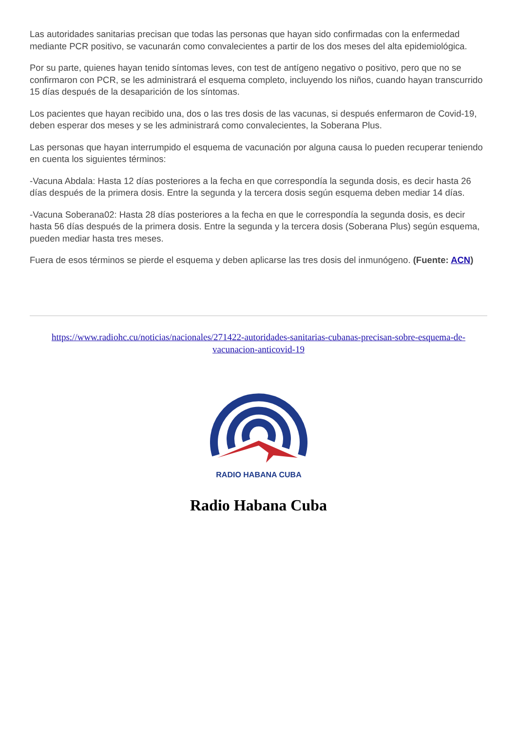Las autoridades sanitarias precisan que todas las personas que hayan sido confirmadas con la enfermedad mediante PCR positivo, se vacunarán como convalecientes a partir de los dos meses del alta epidemiológica.
Por su parte, quienes hayan tenido síntomas leves, con test de antígeno negativo o positivo, pero que no se confirmaron con PCR, se les administrará el esquema completo, incluyendo los niños, cuando hayan transcurrido 15 días después de la desaparición de los síntomas.
Los pacientes que hayan recibido una, dos o las tres dosis de las vacunas, si después enfermaron de Covid-19, deben esperar dos meses y se les administrará como convalecientes, la Soberana Plus.
Las personas que hayan interrumpido el esquema de vacunación por alguna causa lo pueden recuperar teniendo en cuenta los siguientes términos:
-Vacuna Abdala: Hasta 12 días posteriores a la fecha en que correspondía la segunda dosis, es decir hasta 26 días después de la primera dosis. Entre la segunda y la tercera dosis según esquema deben mediar 14 días.
-Vacuna Soberana02: Hasta 28 días posteriores a la fecha en que le correspondía la segunda dosis, es decir hasta 56 días después de la primera dosis. Entre la segunda y la tercera dosis (Soberana Plus) según esquema, pueden mediar hasta tres meses.
Fuera de esos términos se pierde el esquema y deben aplicarse las tres dosis del inmunógeno. (Fuente: ACN)
https://www.radiohc.cu/noticias/nacionales/271422-autoridades-sanitarias-cubanas-precisan-sobre-esquema-de-vacunacion-anticovid-19
RADIO HABANA CUBA
Radio Habana Cuba